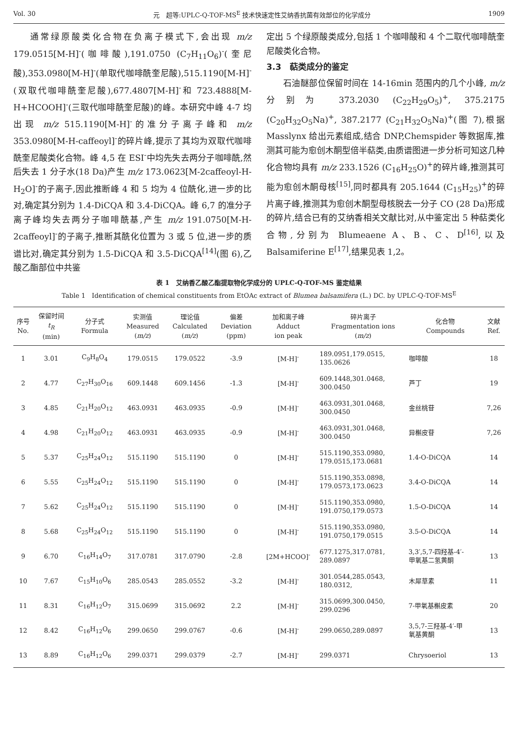Vol. 30 元　超等:UPLC-Q-TOF-MS<sup>E</sup> 技术快速定性艾纳香抗菌有效部位的化学成分 1909
通常绿原酸类化合物在负离子模式下,会出现 m/z 179.0515[M-H]<sup>-</sup>(咖啡酸),191.0750 (C<sub>7</sub>H<sub>11</sub>O<sub>6</sub>)<sup>-</sup>(奎尼酸),353.0980[M-H]<sup>-</sup>(单取代咖啡酰奎尼酸),515.1190[M-H]<sup>-</sup>(双取代咖啡酰奎尼酸),677.4807[M-H]<sup>-</sup>和 723.4888[M-H+HCOOH]<sup>-</sup>(三取代咖啡酰奎尼酸)的峰。本研究中峰 4-7 均出现 m/z 515.1190[M-H]<sup>-</sup>的准分子离子峰和 m/z 353.0980[M-H-caffeoyl]<sup>-</sup>的碎片峰,提示了其均为双取代咖啡酰奎尼酸类化合物。峰 4,5 在 ESI<sup>-</sup>中均先失去两分子咖啡酰,然后失去 1 分子水(18 Da)产生 m/z 173.0623[M-2caffeoyl-H-H<sub>2</sub>O]<sup>-</sup>的子离子,因此推断峰 4 和 5 均为 4 位酰化,进一步的比对,确定其分别为 1.4-DiCQA 和 3.4-DiCQA。峰 6,7 的准分子离子峰均失去两分子咖啡酰基,产生 m/z 191.0750[M-H-2caffeoyl]<sup>-</sup>的子离子,推断其酰化位置为 3 或 5 位,进一步的质谱比对,确定其分别为 1.5-DiCQA 和 3.5-DiCQA<sup>[14]</sup>(图 6),乙酸乙酯部位中共鉴
定出 5 个绿原酸类成分,包括 1 个咖啡酸和 4 个二取代咖啡酰奎尼酸类化合物。
3.3　萜类成分的鉴定
石油醚部位保留时间在 14-16min 范围内的几个小峰, m/z 分别为 373.2030 (C<sub>22</sub>H<sub>29</sub>O<sub>5</sub>)<sup>+</sup>, 375.2175 (C<sub>20</sub>H<sub>32</sub>O<sub>5</sub>Na)<sup>+</sup>, 387.2177 (C<sub>21</sub>H<sub>32</sub>O<sub>5</sub>Na)<sup>+</sup>(图 7),根据 Masslynx 给出元素组成,结合 DNP,Chemspider 等数据库,推测其可能为愈创木酮型倍半萜类,由质谱图进一步分析可知这几种化合物均具有 m/z 233.1526 (C<sub>16</sub>H<sub>25</sub>O)<sup>+</sup>的碎片峰,推测其可能为愈创木酮母核<sup>[15]</sup>,同时都具有 205.1644 (C<sub>15</sub>H<sub>25</sub>)<sup>+</sup>的碎片离子峰,推测其为愈创木酮型母核脱去一分子 CO (28 Da)形成的碎片,结合已有的艾纳香相关文献比对,从中鉴定出 5 种萜类化合物,分别为 Blumeaene A、B、C、D<sup>[16]</sup>,以及 Balsamiferine E<sup>[17]</sup>,结果见表 1,2。
表 1　艾纳香乙酸乙酯提取物化学成分的 UPLC-Q-TOF-MS 鉴定结果
Table 1　Identification of chemical constituents from EtOAc extract of Blumea balsamifera (L.) DC. by UPLC-Q-TOF-MS<sup>E</sup>
| 序号 No. | 保留时间 t<sub>R</sub> (min) | 分子式 Formula | 实测值 Measured ( m/z ) | 理论值 Calculated ( m/z ) | 偏差 Deviation (ppm) | 加和离子峰 Adduct ion peak | 碎片离子 Fragmentation ions ( m/z ) | 化合物 Compounds | 文献 Ref. |
| --- | --- | --- | --- | --- | --- | --- | --- | --- | --- |
| 1 | 3.01 | C<sub>9</sub>H<sub>8</sub>O<sub>4</sub> | 179.0515 | 179.0522 | -3.9 | [M-H]<sup>-</sup> | 189.0951,179.0515, 135.0626 | 咖啡酸 | 18 |
| 2 | 4.77 | C<sub>27</sub>H<sub>30</sub>O<sub>16</sub> | 609.1448 | 609.1456 | -1.3 | [M-H]<sup>-</sup> | 609.1448,301.0468, 300.0450 | 芦丁 | 19 |
| 3 | 4.85 | C<sub>21</sub>H<sub>20</sub>O<sub>12</sub> | 463.0931 | 463.0935 | -0.9 | [M-H]<sup>-</sup> | 463.0931,301.0468, 300.0450 | 金丝桃苷 | 7,26 |
| 4 | 4.98 | C<sub>21</sub>H<sub>20</sub>O<sub>12</sub> | 463.0931 | 463.0935 | -0.9 | [M-H]<sup>-</sup> | 463.0931,301.0468, 300.0450 | 异槲皮苷 | 7,26 |
| 5 | 5.37 | C<sub>25</sub>H<sub>24</sub>O<sub>12</sub> | 515.1190 | 515.1190 | 0 | [M-H]<sup>-</sup> | 515.1190,353.0980, 179.0515,173.0681 | 1.4-O-DiCQA | 14 |
| 6 | 5.55 | C<sub>25</sub>H<sub>24</sub>O<sub>12</sub> | 515.1190 | 515.1190 | 0 | [M-H]<sup>-</sup> | 515.1190,353.0898, 179.0573,173.0623 | 3.4-O-DiCQA | 14 |
| 7 | 5.62 | C<sub>25</sub>H<sub>24</sub>O<sub>12</sub> | 515.1190 | 515.1190 | 0 | [M-H]<sup>-</sup> | 515.1190,353.0980, 191.0750,179.0573 | 1.5-O-DiCQA | 14 |
| 8 | 5.68 | C<sub>25</sub>H<sub>24</sub>O<sub>12</sub> | 515.1190 | 515.1190 | 0 | [M-H]<sup>-</sup> | 515.1190,353.0980, 191.0750,179.0515 | 3.5-O-DiCQA | 14 |
| 9 | 6.70 | C<sub>16</sub>H<sub>14</sub>O<sub>7</sub> | 317.0781 | 317.0790 | -2.8 | [2M+HCOO]<sup>-</sup> | 677.1275,317.0781, 289.0897 | 3,3′,5,7-四羟基-4′- 甲氧基二氢黄酮 | 13 |
| 10 | 7.67 | C<sub>15</sub>H<sub>10</sub>O<sub>6</sub> | 285.0543 | 285.0552 | -3.2 | [M-H]<sup>-</sup> | 301.0544,285.0543, 180.0312, | 木犀草素 | 11 |
| 11 | 8.31 | C<sub>16</sub>H<sub>12</sub>O<sub>7</sub> | 315.0699 | 315.0692 | 2.2 | [M-H]<sup>-</sup> | 315.0699,300.0450, 299.0296 | 7-甲氧基槲皮素 | 20 |
| 12 | 8.42 | C<sub>16</sub>H<sub>12</sub>O<sub>6</sub> | 299.0650 | 299.0767 | -0.6 | [M-H]<sup>-</sup> | 299.0650,289.0897 | 3,5,7-三羟基-4′-甲 氧基黄酮 | 13 |
| 13 | 8.89 | C<sub>16</sub>H<sub>12</sub>O<sub>6</sub> | 299.0371 | 299.0379 | -2.7 | [M-H]<sup>-</sup> | 299.0371 | Chrysoeriol | 13 |